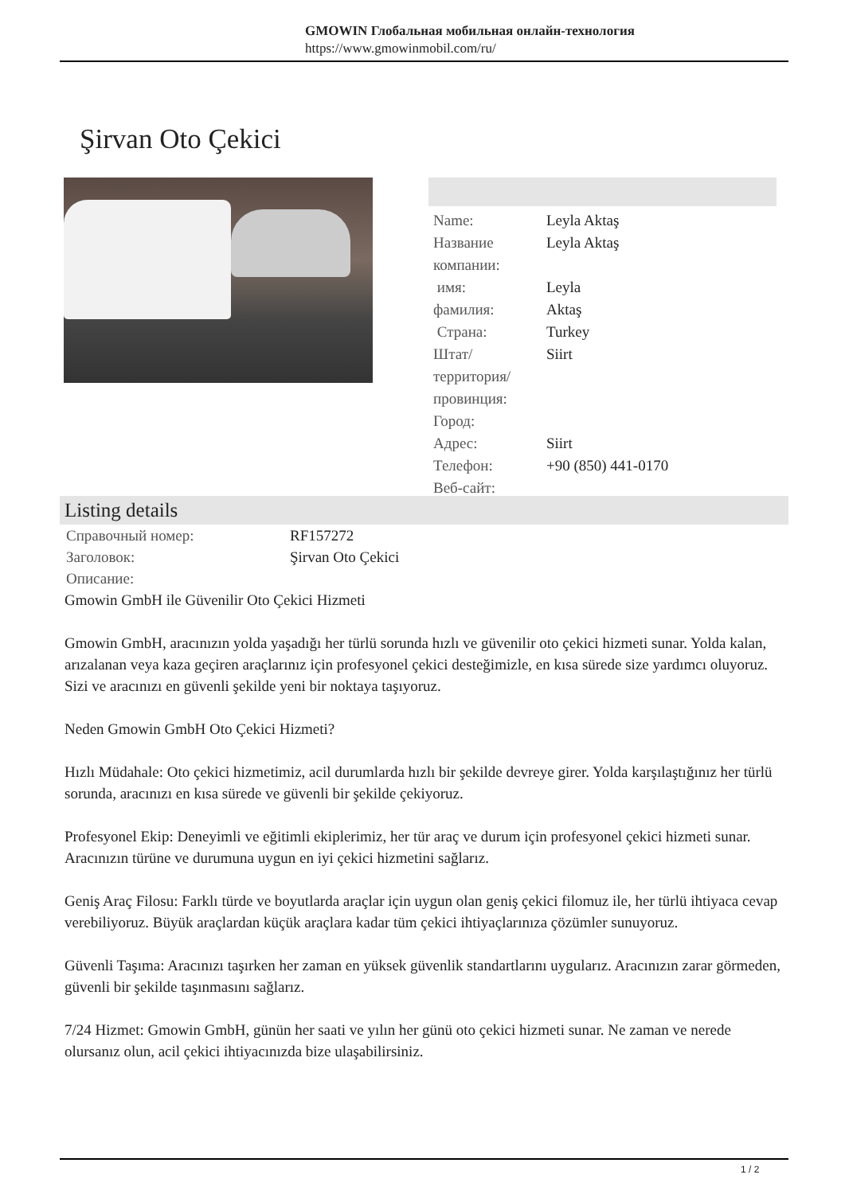GMOWIN Глобальная мобильная онлайн-технология
https://www.gmowinmobil.com/ru/
Şirvan Oto Çekici
| Name: | Leyla Aktaş |
| Название компании: | Leyla Aktaş |
| имя: | Leyla |
| фамилия: | Aktaş |
| Страна: | Turkey |
| Штат/территория/провинция: | Siirt |
| Город: | |
| Адрес: | Siirt |
| Телефон: | +90 (850) 441-0170 |
| Веб-сайт: | |
Listing details
| Справочный номер: | RF157272 |
| Заголовок: | Şirvan Oto Çekici |
| Описание: | |
Gmowin GmbH ile Güvenilir Oto Çekici Hizmeti
Gmowin GmbH, aracınızın yolda yaşadığı her türlü sorunda hızlı ve güvenilir oto çekici hizmeti sunar. Yolda kalan, arızalanan veya kaza geçiren araçlarınız için profesyonel çekici desteğimizle, en kısa sürede size yardımcı oluyoruz. Sizi ve aracınızı en güvenli şekilde yeni bir noktaya taşıyoruz.
Neden Gmowin GmbH Oto Çekici Hizmeti?
Hızlı Müdahale: Oto çekici hizmetimiz, acil durumlarda hızlı bir şekilde devreye girer. Yolda karşılaştığınız her türlü sorunda, aracınızı en kısa sürede ve güvenli bir şekilde çekiyoruz.
Profesyonel Ekip: Deneyimli ve eğitimli ekiplerimiz, her tür araç ve durum için profesyonel çekici hizmeti sunar. Aracınızın türüne ve durumuna uygun en iyi çekici hizmetini sağlarız.
Geniş Araç Filosu: Farklı türde ve boyutlarda araçlar için uygun olan geniş çekici filomuz ile, her türlü ihtiyaca cevap verebiliyoruz. Büyük araçlardan küçük araçlara kadar tüm çekici ihtiyaçlarınıza çözümler sunuyoruz.
Güvenli Taşıma: Aracınızı taşırken her zaman en yüksek güvenlik standartlarını uygularız. Aracınızın zarar görmeden, güvenli bir şekilde taşınmasını sağlarız.
7/24 Hizmet: Gmowin GmbH, günün her saati ve yılın her günü oto çekici hizmeti sunar. Ne zaman ve nerede olursanız olun, acil çekici ihtiyacınızda bize ulaşabilirsiniz.
1 / 2